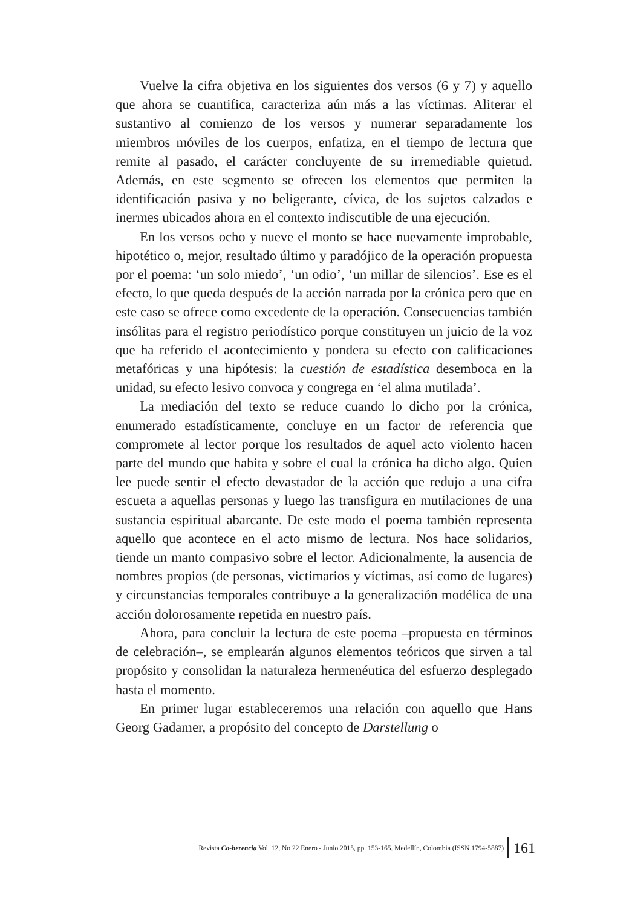Vuelve la cifra objetiva en los siguientes dos versos (6 y 7) y aquello que ahora se cuantifica, caracteriza aún más a las víctimas. Aliterar el sustantivo al comienzo de los versos y numerar separadamente los miembros móviles de los cuerpos, enfatiza, en el tiempo de lectura que remite al pasado, el carácter concluyente de su irremediable quietud. Además, en este segmento se ofrecen los elementos que permiten la identificación pasiva y no beligerante, cívica, de los sujetos calzados e inermes ubicados ahora en el contexto indiscutible de una ejecución.
En los versos ocho y nueve el monto se hace nuevamente improbable, hipotético o, mejor, resultado último y paradójico de la operación propuesta por el poema: ‘un solo miedo’, ‘un odio’, ‘un millar de silencios’. Ese es el efecto, lo que queda después de la acción narrada por la crónica pero que en este caso se ofrece como excedente de la operación. Consecuencias también insólitas para el registro periodístico porque constituyen un juicio de la voz que ha referido el acontecimiento y pondera su efecto con calificaciones metafóricas y una hipótesis: la cuestión de estadística desemboca en la unidad, su efecto lesivo convoca y congrega en ‘el alma mutilada’.
La mediación del texto se reduce cuando lo dicho por la crónica, enumerado estadísticamente, concluye en un factor de referencia que compromete al lector porque los resultados de aquel acto violento hacen parte del mundo que habita y sobre el cual la crónica ha dicho algo. Quien lee puede sentir el efecto devastador de la acción que redujo a una cifra escueta a aquellas personas y luego las transfigura en mutilaciones de una sustancia espiritual abarcante. De este modo el poema también representa aquello que acontece en el acto mismo de lectura. Nos hace solidarios, tiende un manto compasivo sobre el lector. Adicionalmente, la ausencia de nombres propios (de personas, victimarios y víctimas, así como de lugares) y circunstancias temporales contribuye a la generalización modélica de una acción dolorosamente repetida en nuestro país.
Ahora, para concluir la lectura de este poema –propuesta en términos de celebración–, se emplearán algunos elementos teóricos que sirven a tal propósito y consolidan la naturaleza hermenéutica del esfuerzo desplegado hasta el momento.
En primer lugar estableceremos una relación con aquello que Hans Georg Gadamer, a propósito del concepto de Darstellung o
Revista Co-herencia Vol. 12, No 22 Enero - Junio 2015, pp. 153-165. Medellín, Colombia (ISSN 1794-5887) 161